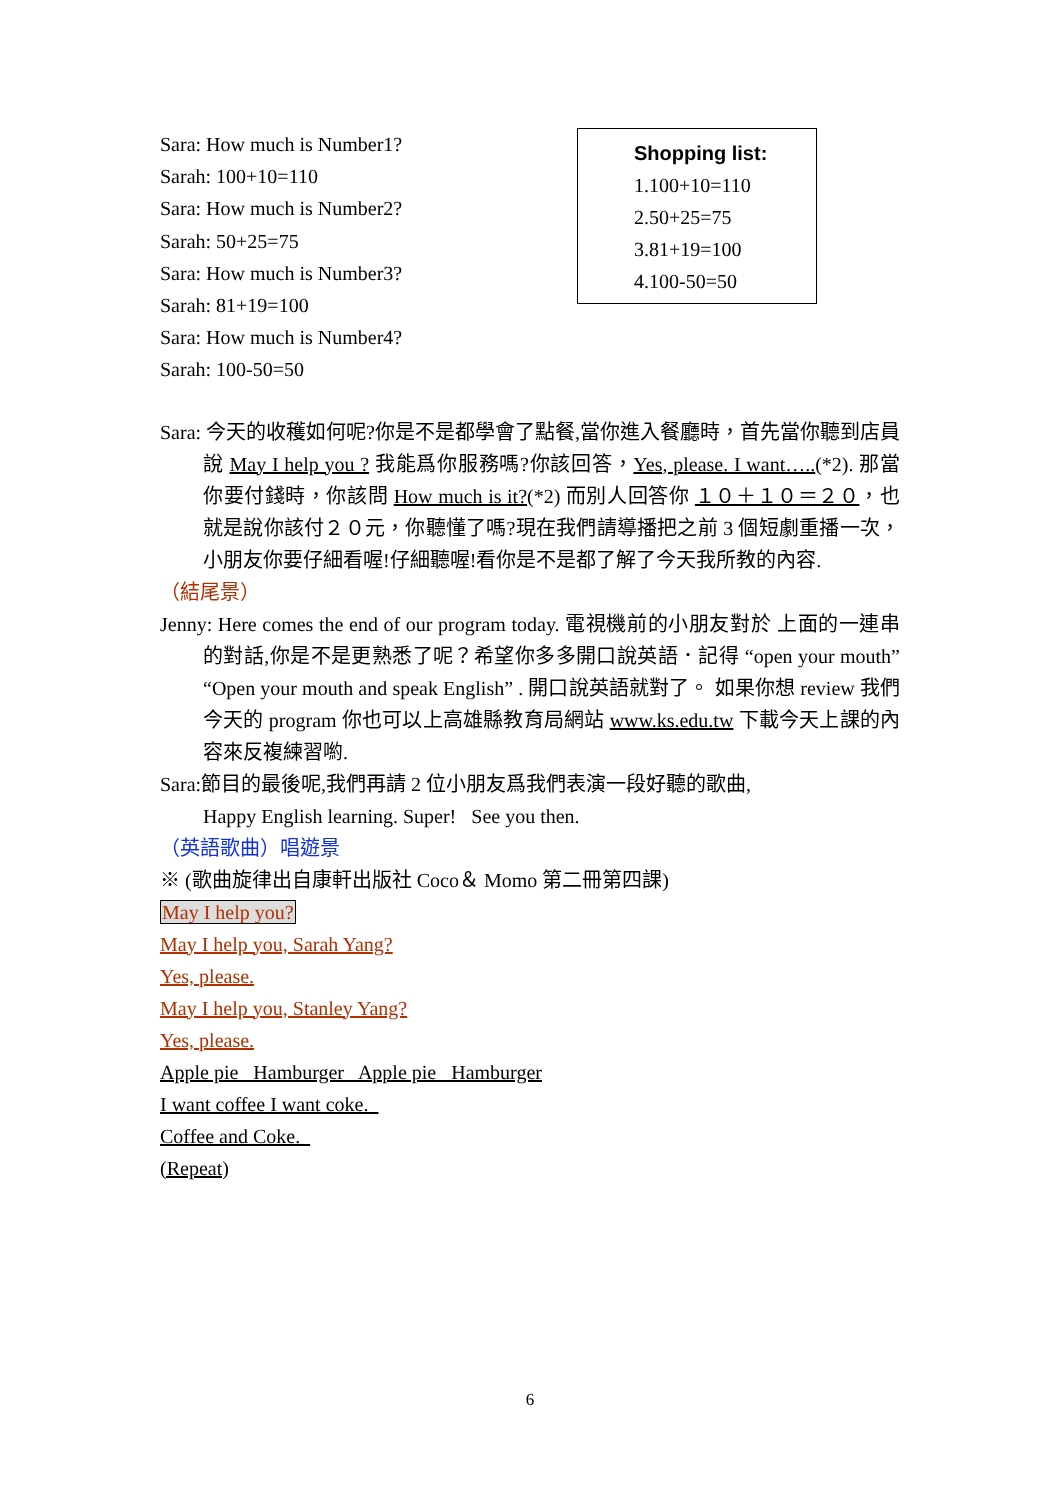Sara: How much is Number1?
Sarah: 100+10=110
Sara: How much is Number2?
Sarah: 50+25=75
Sara: How much is Number3?
Sarah: 81+19=100
Sara: How much is Number4?
Sarah: 100-50=50
Shopping list:
1.100+10=110
2.50+25=75
3.81+19=100
4.100-50=50
Sara: 今天的收穫如何呢?你是不是都學會了點餐,當你進入餐廳時，首先當你聽到店員說 May I help you ? 我能爲你服務嗎?你該回答，Yes, please. I want…..(*2). 那當你要付錢時，你該問 How much is it?(*2) 而別人回答你 １０＋１０＝２０，也就是說你該付２０元，你聽懂了嗎?現在我們請導播把之前 3 個短劇重播一次，小朋友你要仔細看喔!仔細聽喔!看你是不是都了解了今天我所教的內容.
（結尾景）
Jenny: Here comes the end of our program today. 電視機前的小朋友對於 上面的一連串的對話,你是不是更熟悉了呢？希望你多多開口說英語．記得 “open your mouth” “Open your mouth and speak English” . 開口說英語就對了。 如果你想 review 我們今天的 program 你也可以上高雄縣教育局網站 www.ks.edu.tw 下載今天上課的內容來反複練習喲.
Sara:節目的最後呢,我們再請 2 位小朋友爲我們表演一段好聽的歌曲,
Happy English learning. Super! See you then.
（英語歌曲）唱遊景
※ (歌曲旋律出自康軒出版社 Coco＆ Momo 第二冊第四課)
May I help you?
May I help you, Sarah Yang?
Yes, please.
May I help you, Stanley Yang?
Yes, please.
Apple pie Hamburger Apple pie Hamburger
I want coffee I want coke.
Coffee and Coke.
(Repeat)
6